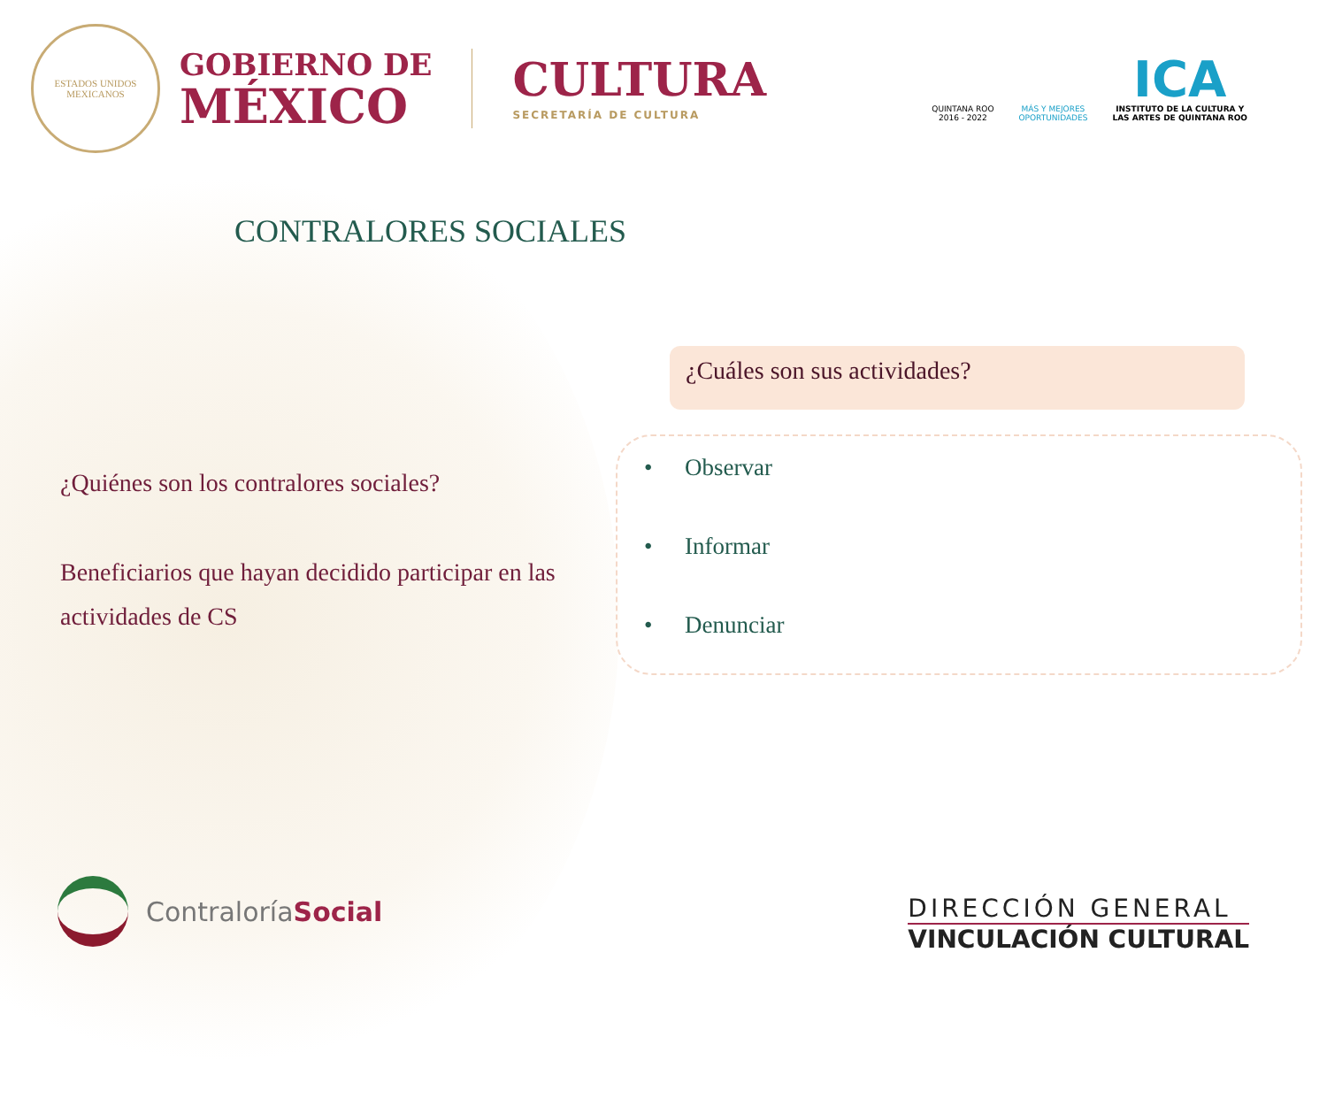ESTADOS UNIDOS MEXICANOS
GOBIERNO DE
MÉXICO
CULTURA
SECRETARÍA DE CULTURA
QUINTANA ROO
2016 - 2022
MÁS Y MEJORES
OPORTUNIDADES
ICA
INSTITUTO DE LA CULTURA Y
LAS ARTES DE QUINTANA ROO
CONTRALORES SOCIALES
¿Quiénes son los contralores sociales?
Beneficiarios que hayan decidido participar en las actividades de CS
¿Cuáles son sus actividades?
• Observar
• Informar
• Denunciar
Contraloría Social
DIRECCIÓN GENERAL
VINCULACIÓN CULTURAL